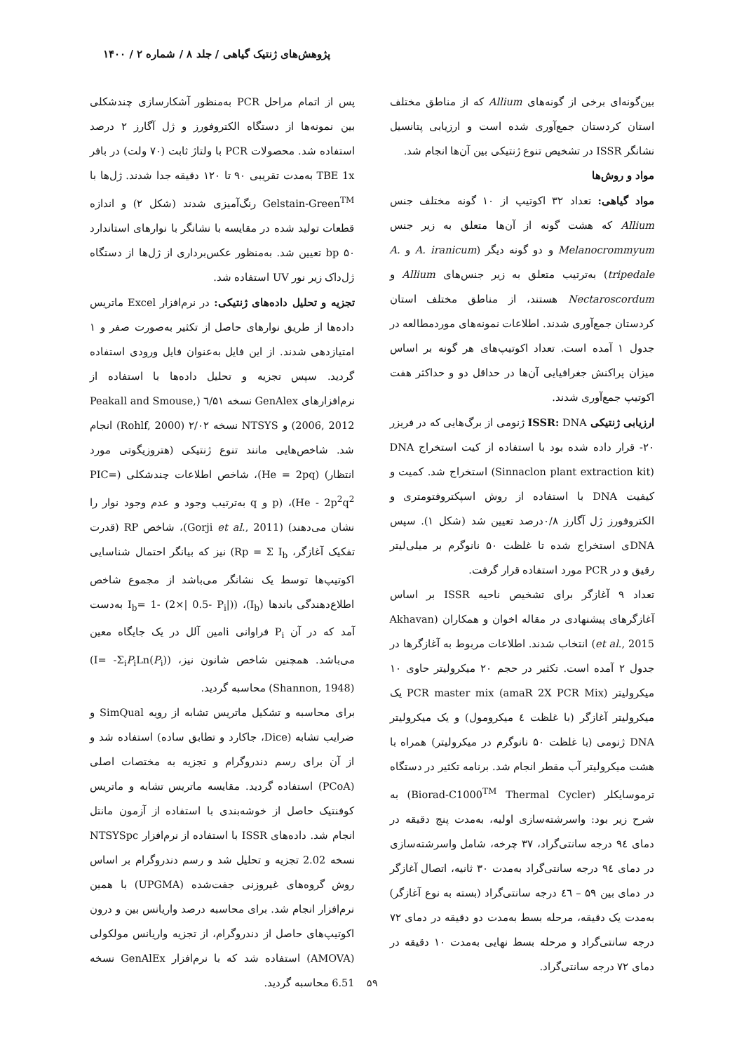پژوهش‌های ژنتیک گیاهی / جلد ۸ / شماره ۲ / ۱۴۰۰
بین‌گونه‌ای برخی از گونه‌های Allium که از مناطق مختلف استان کردستان جمع‌آوری شده است و ارزیابی پتانسیل نشانگر ISSR در تشخیص تنوع ژنتیکی بین آن‌ها انجام شد.
مواد و روش‌ها
مواد گیاهی: تعداد ۳۲ اکوتیپ از ۱۰ گونه مختلف جنس Allium که هشت گونه از آن‌ها متعلق به زیر جنس Melanocrommyum و دو گونه دیگر (A. iranicum و A. tripedale) به‌ترتیب متعلق به زیر جنس‌های Allium و Nectaroscordum هستند، از مناطق مختلف استان کردستان جمع‌آوری شدند. اطلاعات نمونه‌های موردمطالعه در جدول ۱ آمده است. تعداد اکوتیپ‌های هر گونه بر اساس میزان پراکنش جغرافیایی آن‌ها در حداقل دو و حداکثر هفت اکوتیپ جمع‌آوری شدند.
ارزیابی ژنتیکی ISSR: DNA ژنومی از برگ‌هایی که در فریزر ۲۰- قرار داده شده بود با استفاده از کیت استخراج DNA (Sinnaclon plant extraction kit) استخراج شد. کمیت و کیفیت DNA با استفاده از روش اسپکتروفتومتری و الکتروفورز ژل آگارز ۰/۸درصد تعیین شد (شکل ۱). سپس DNAی استخراج شده تا غلظت ۵۰ نانوگرم بر میلی‌لیتر رقیق و در PCR مورد استفاده قرار گرفت.
تعداد ۹ آغازگر برای تشخیص ناحیه ISSR بر اساس آغازگرهای پیشنهادی در مقاله اخوان و همکاران (Akhavan et al., 2015) انتخاب شدند. اطلاعات مربوط به آغازگرها در جدول ۲ آمده است. تکثیر در حجم ۲۰ میکرولیتر حاوی ۱۰ میکرولیتر PCR master mix (amaR 2X PCR Mix) یک میکرولیتر آغازگر (با غلظت ٤ میکرومول) و یک میکرولیتر DNA ژنومی (با غلظت ۵۰ نانوگرم در میکرولیتر) همراه با هشت میکرولیتر آب مقطر انجام شد. برنامه تکثیر در دستگاه ترموسایکلر (Biorad-C1000<sup>TM</sup> Thermal Cycler) به شرح زیر بود: واسرشته‌سازی اولیه، به‌مدت پنج دقیقه در دمای ۹٤ درجه سانتی‌گراد، ۳۷ چرخه، شامل واسرشته‌سازی در دمای ۹٤ درجه سانتی‌گراد به‌مدت ۳۰ ثانیه، اتصال آغازگر در دمای بین ۵۹ – ٤٦ درجه سانتی‌گراد (بسته به نوع آغازگر) به‌مدت یک دقیقه، مرحله بسط به‌مدت دو دقیقه در دمای ۷۲ درجه سانتی‌گراد و مرحله بسط نهایی به‌مدت ۱۰ دقیقه در دمای ۷۲ درجه سانتی‌گراد.
پس از اتمام مراحل PCR به‌منظور آشکارسازی چندشکلی بین نمونه‌ها از دستگاه الکتروفورز و ژل آگارز ۲ درصد استفاده شد. محصولات PCR با ولتاژ ثابت (۷۰ ولت) در بافر TBE 1x به‌مدت تقریبی ۹۰ تا ۱۲۰ دقیقه جدا شدند. ژل‌ها با Gelstain-Green<sup>TM</sup> رنگ‌آمیزی شدند (شکل ۲) و اندازه قطعات تولید شده در مقایسه با نشانگر با نوارهای استاندارد ۵۰ bp تعیین شد. به‌منظور عکس‌برداری از ژل‌ها از دستگاه ژل‌داک زیر نور UV استفاده شد.
تجزیه و تحلیل داده‌های ژنتیکی: در نرم‌افزار Excel ماتریس داده‌ها از طریق نوارهای حاصل از تکثیر به‌صورت صفر و ۱ امتیازدهی شدند. از این فایل به‌عنوان فایل ورودی استفاده گردید. سپس تجزیه و تحلیل داده‌ها با استفاده از نرم‌افزارهای GenAlex نسخه ٦/۵۱ (Peakall and Smouse, 2006, 2012) و NTSYS نسخه ۲/۰۲ (Rohlf, 2000) انجام شد. شاخص‌هایی مانند تنوع ژنتیکی (هتروزیگوتی مورد انتظار) (He = 2pq)، شاخص اطلاعات چندشکلی (PIC= He - 2p<sup>2</sup>q<sup>2</sup>)، (p و q به‌ترتیب وجود و عدم وجود نوار را نشان می‌دهند) (Gorji et al., 2011)، شاخص RP (قدرت تفکیک آغازگر، Rp = Σ I<sub>b</sub>) نیز که بیانگر احتمال شناسایی اکوتیپ‌ها توسط یک نشانگر می‌باشد از مجموع شاخص اطلاع‌دهندگی باندها (I<sub>b</sub>)، (I<sub>b</sub>= 1- (2×| 0.5- P<sub>i</sub>|) به‌دست آمد که در آن P<sub>i</sub> فراوانی iامین آلل در یک جایگاه معین می‌باشد. همچنین شاخص شانون نیز، (I= -Σ<sub>i</sub>P<sub>i</sub>Ln(P<sub>i</sub>)) (Shannon, 1948) محاسبه گردید.
برای محاسبه و تشکیل ماتریس تشابه از رویه SimQual و ضرایب تشابه (Dice، جاکارد و تطابق ساده) استفاده شد و از آن برای رسم دندروگرام و تجزیه به مختصات اصلی (PCoA) استفاده گردید. مقایسه ماتریس تشابه و ماتریس کوفنتیک حاصل از خوشه‌بندی با استفاده از آزمون مانتل انجام شد. داده‌های ISSR با استفاده از نرم‌افزار NTSYSpc نسخه 2.02 تجزیه و تحلیل شد و رسم دندروگرام بر اساس روش گروه‌های غیروزنی جفت‌شده (UPGMA) با همین نرم‌افزار انجام شد. برای محاسبه درصد واریانس بین و درون اکوتیپ‌های حاصل از دندروگرام، از تجزیه واریانس مولکولی (AMOVA) استفاده شد که با نرم‌افزار GenAlEx نسخه 6.51 محاسبه گردید.
۵۹